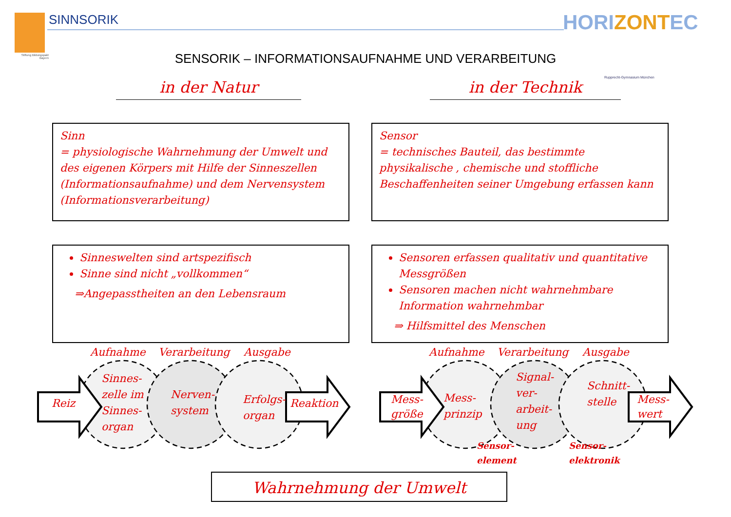Stiftung Bildungspakt Bayern
SINNSORIK HORIZONTEC
Rupprecht-Gymnasium München
SENSORIK – INFORMATIONSAUFNAHME UND VERARBEITUNG
in der Natur in der Technik
Sinn
= physiologische Wahrnehmung der Umwelt und des eigenen Körpers mit Hilfe der Sinneszellen (Informationsaufnahme) und dem Nervensystem (Informationsverarbeitung)
Sensor
= technisches Bauteil, das bestimmte physikalische , chemische und stoffliche Beschaffenheiten seiner Umgebung erfassen kann
Sinneswelten sind artspezifisch
Sinne sind nicht „vollkommen“
⇒Angepasstheiten an den Lebensraum
Sensoren erfassen qualitativ und quantitative Messgrößen
Sensoren machen nicht wahrnehmbare Information wahrnehmbar
⇒ Hilfsmittel des Menschen
Aufnahme Verarbeitung Ausgabe
Reiz
Sinnes-
zelle im
Sinnes-
organ
Nerven-
system
Erfolgs-
organ
Reaktion
Aufnahme Verarbeitung Ausgabe
Mess-
größe
Mess-
prinzip
Signal-
ver-
arbeit-
ung
Schnitt-
stelle
Mess-
wert
Sensor-
element
Sensor-
elektronik
Wahrnehmung der Umwelt